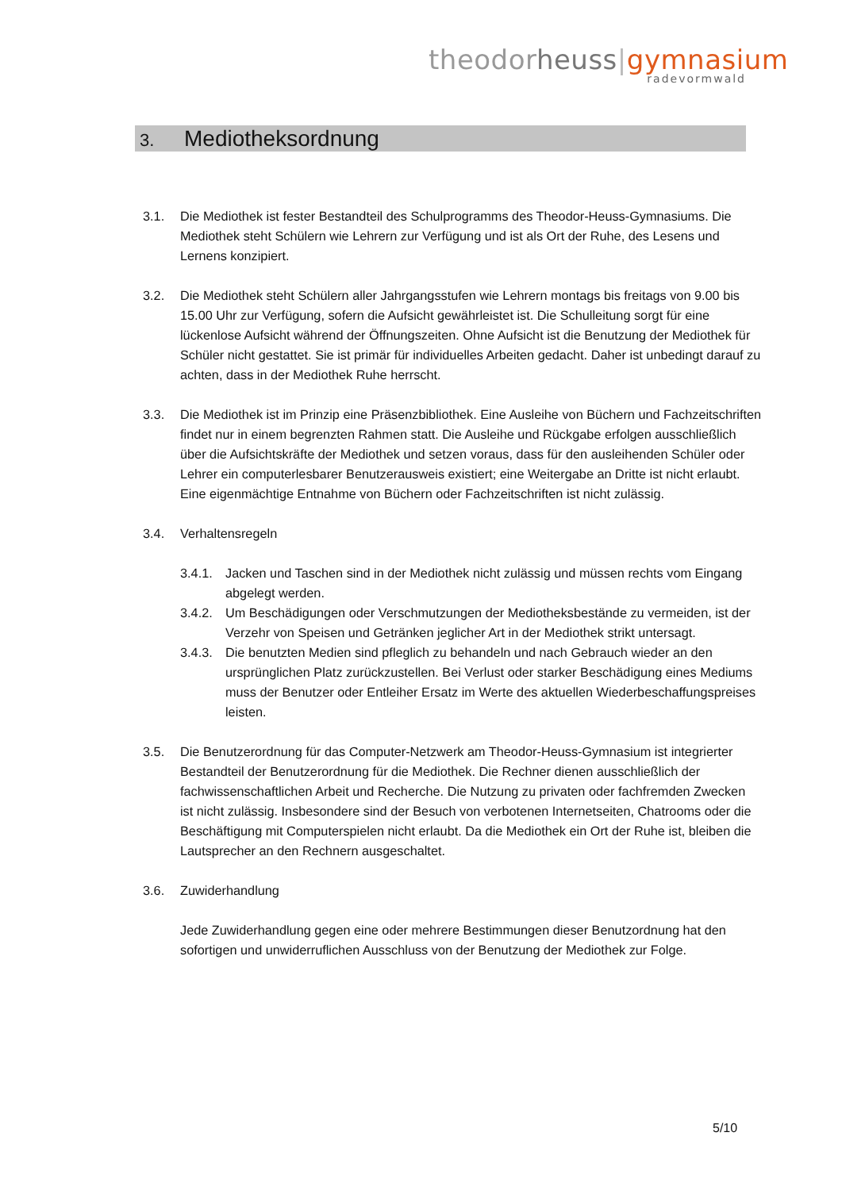theodor heuss|gymnasium
radevormwald
3. Mediotheksordnung
3.1. Die Mediothek ist fester Bestandteil des Schulprogramms des Theodor-Heuss-Gymnasiums. Die Mediothek steht Schülern wie Lehrern zur Verfügung und ist als Ort der Ruhe, des Lesens und Lernens konzipiert.
3.2. Die Mediothek steht Schülern aller Jahrgangsstufen wie Lehrern montags bis freitags von 9.00 bis 15.00 Uhr zur Verfügung, sofern die Aufsicht gewährleistet ist. Die Schulleitung sorgt für eine lückenlose Aufsicht während der Öffnungszeiten. Ohne Aufsicht ist die Benutzung der Mediothek für Schüler nicht gestattet. Sie ist primär für individuelles Arbeiten gedacht. Daher ist unbedingt darauf zu achten, dass in der Mediothek Ruhe herrscht.
3.3. Die Mediothek ist im Prinzip eine Präsenzbibliothek. Eine Ausleihe von Büchern und Fachzeitschriften findet nur in einem begrenzten Rahmen statt. Die Ausleihe und Rückgabe erfolgen ausschließlich über die Aufsichtskräfte der Mediothek und setzen voraus, dass für den ausleihenden Schüler oder Lehrer ein computerlesbarer Benutzerausweis existiert; eine Weitergabe an Dritte ist nicht erlaubt. Eine eigenmächtige Entnahme von Büchern oder Fachzeitschriften ist nicht zulässig.
3.4. Verhaltensregeln
3.4.1.
Jacken und Taschen sind in der Mediothek nicht zulässig und müssen rechts vom Eingang abgelegt werden.
3.4.2.
Um Beschädigungen oder Verschmutzungen der Mediotheksbestände zu vermeiden, ist der Verzehr von Speisen und Getränken jeglicher Art in der Mediothek strikt untersagt.
3.4.3.
Die benutzten Medien sind pfleglich zu behandeln und nach Gebrauch wieder an den ursprünglichen Platz zurückzustellen. Bei Verlust oder starker Beschädigung eines Mediums muss der Benutzer oder Entleiher Ersatz im Werte des aktuellen Wiederbeschaffungspreises leisten.
3.5. Die Benutzerordnung für das Computer-Netzwerk am Theodor-Heuss-Gymnasium ist integrierter Bestandteil der Benutzerordnung für die Mediothek. Die Rechner dienen ausschließlich der fachwissenschaftlichen Arbeit und Recherche. Die Nutzung zu privaten oder fachfremden Zwecken ist nicht zulässig. Insbesondere sind der Besuch von verbotenen Internetseiten, Chatrooms oder die Beschäftigung mit Computerspielen nicht erlaubt. Da die Mediothek ein Ort der Ruhe ist, bleiben die Lautsprecher an den Rechnern ausgeschaltet.
3.6. Zuwiderhandlung
Jede Zuwiderhandlung gegen eine oder mehrere Bestimmungen dieser Benutzordnung hat den sofortigen und unwiderruflichen Ausschluss von der Benutzung der Mediothek zur Folge.
5/10